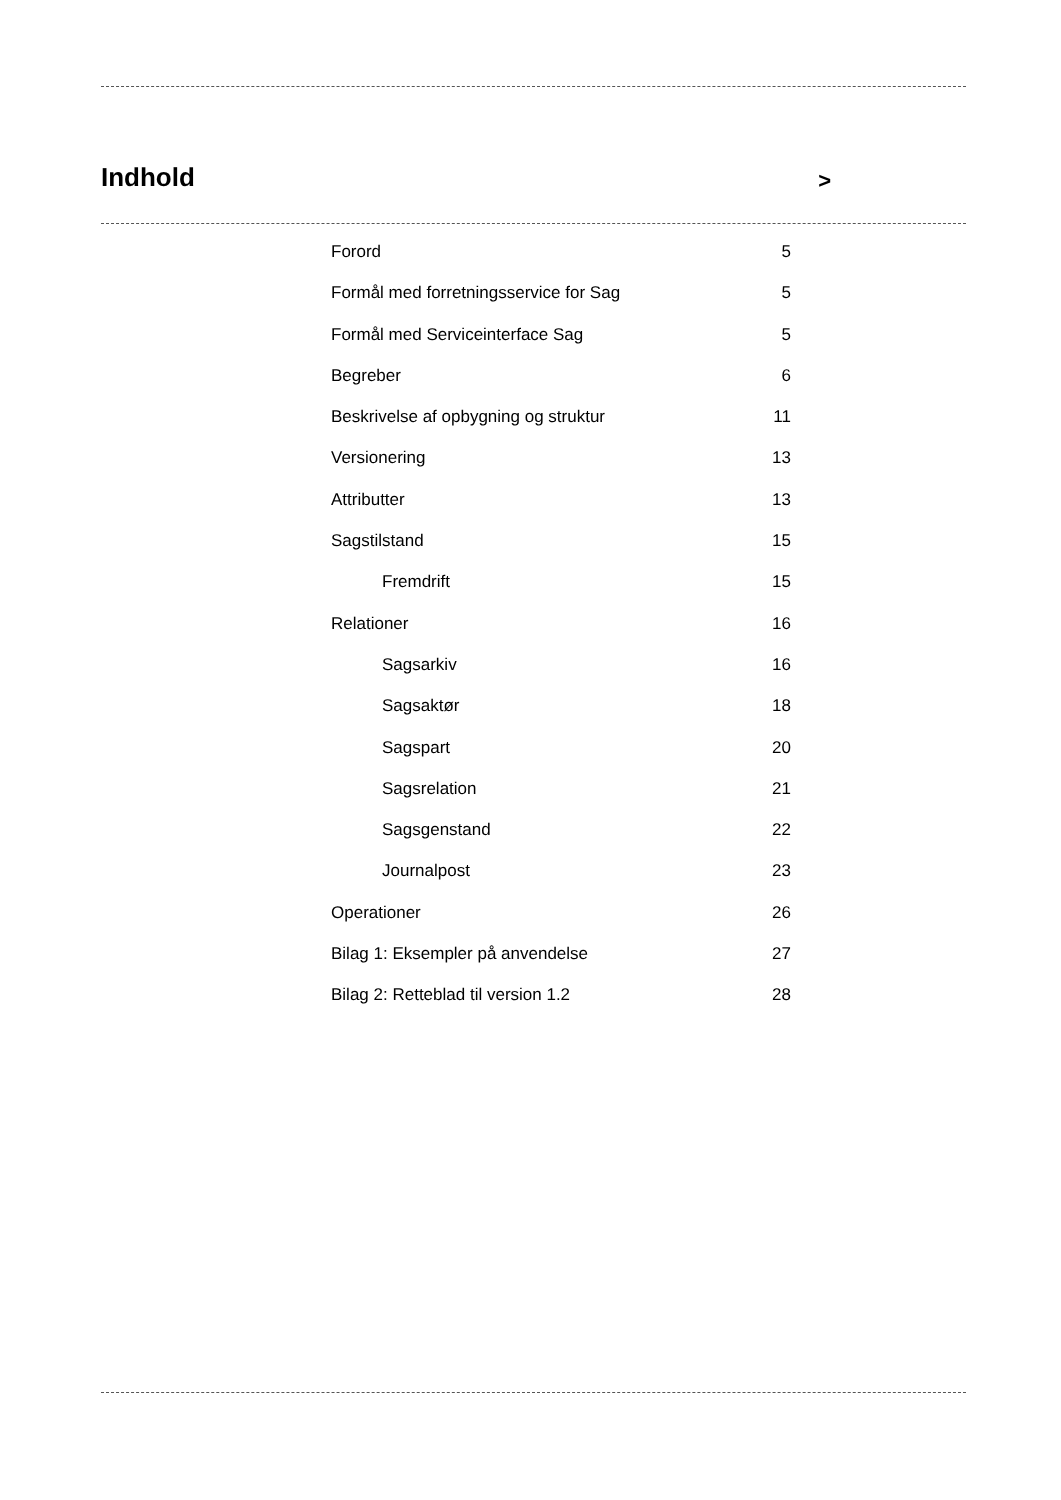Indhold
>
Forord 5
Formål med forretningsservice for Sag 5
Formål med Serviceinterface Sag 5
Begreber 6
Beskrivelse af opbygning og struktur 11
Versionering 13
Attributter 13
Sagstilstand 15
Fremdrift 15
Relationer 16
Sagsarkiv 16
Sagsaktør 18
Sagspart 20
Sagsrelation 21
Sagsgenstand 22
Journalpost 23
Operationer 26
Bilag 1: Eksempler på anvendelse 27
Bilag 2: Retteblad til version 1.2 28